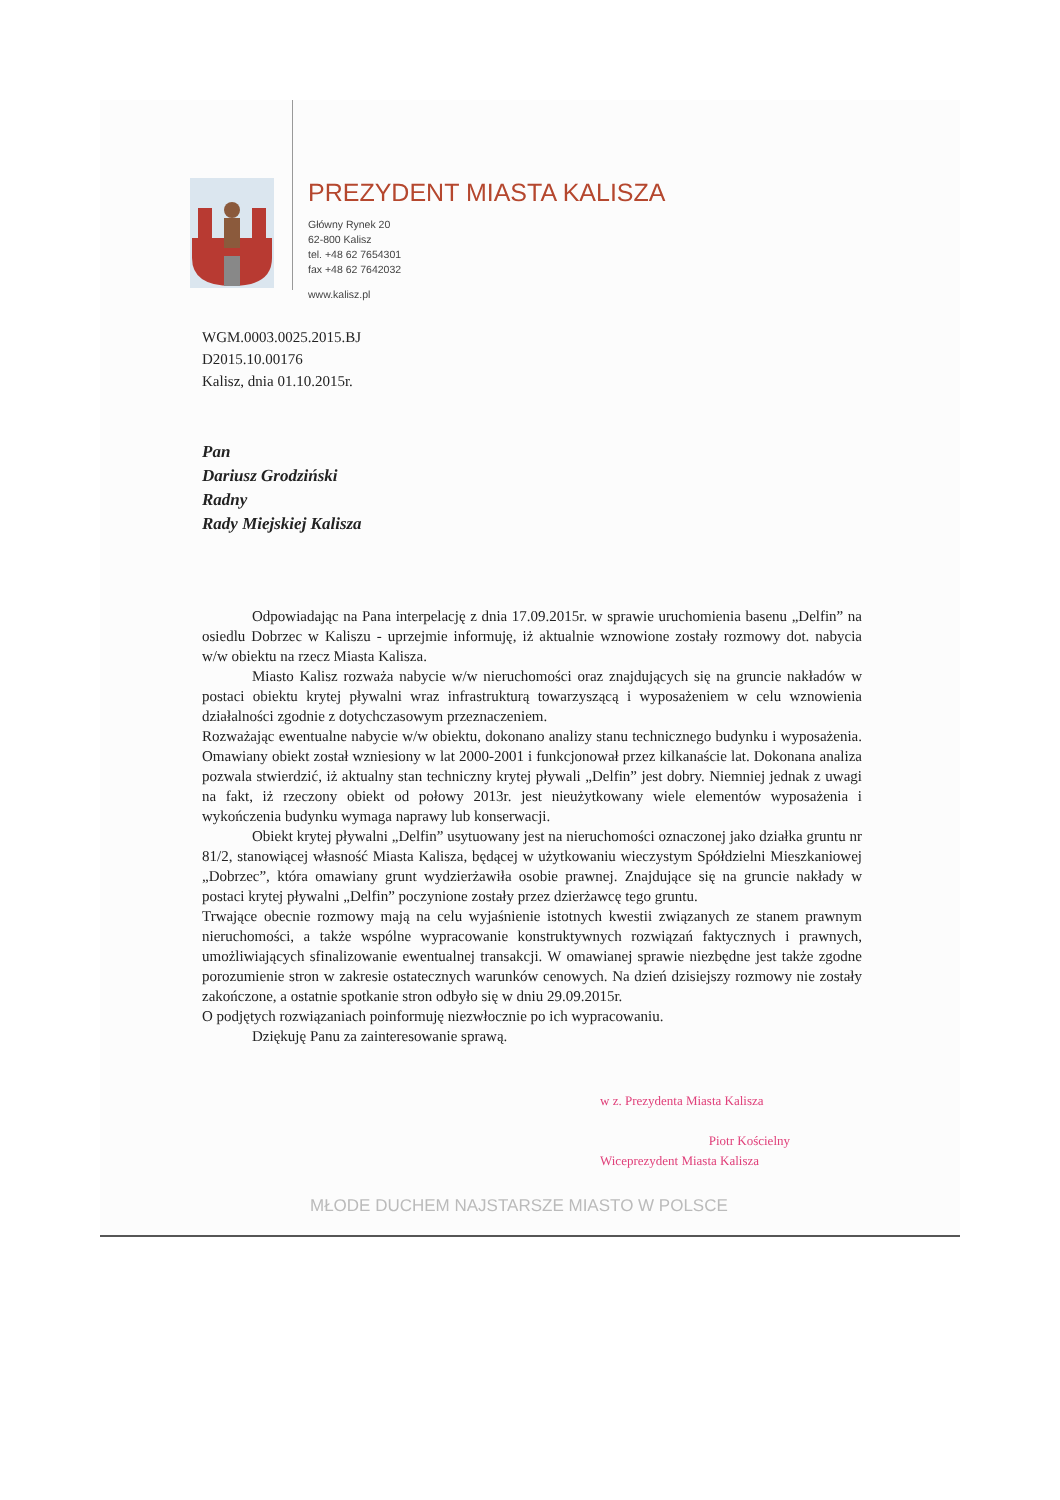PREZYDENT MIASTA KALISZA
Główny Rynek 20
62-800 Kalisz
tel. +48 62 7654301
fax +48 62 7642032
www.kalisz.pl
WGM.0003.0025.2015.BJ
D2015.10.00176
Kalisz, dnia 01.10.2015r.
Pan
Dariusz Grodziński
Radny
Rady Miejskiej Kalisza
Odpowiadając na Pana interpelację z dnia 17.09.2015r. w sprawie uruchomienia basenu „Delfin” na osiedlu Dobrzec w Kaliszu - uprzejmie informuję, iż aktualnie wznowione zostały rozmowy dot. nabycia w/w obiektu na rzecz Miasta Kalisza.
Miasto Kalisz rozważa nabycie w/w nieruchomości oraz znajdujących się na gruncie nakładów w postaci obiektu krytej pływalni wraz infrastrukturą towarzyszącą i wyposażeniem w celu wznowienia działalności zgodnie z dotychczasowym przeznaczeniem.
Rozważając ewentualne nabycie w/w obiektu, dokonano analizy stanu technicznego budynku i wyposażenia. Omawiany obiekt został wzniesiony w lat 2000-2001 i funkcjonował przez kilkanaście lat. Dokonana analiza pozwala stwierdzić, iż aktualny stan techniczny krytej pływali „Delfin” jest dobry. Niemniej jednak z uwagi na fakt, iż rzeczony obiekt od połowy 2013r. jest nieużytkowany wiele elementów wyposażenia i wykończenia budynku wymaga naprawy lub konserwacji.
Obiekt krytej pływalni „Delfin” usytuowany jest na nieruchomości oznaczonej jako działka gruntu nr 81/2, stanowiącej własność Miasta Kalisza, będącej w użytkowaniu wieczystym Spółdzielni Mieszkaniowej „Dobrzec”, która omawiany grunt wydzierżawiła osobie prawnej. Znajdujące się na gruncie nakłady w postaci krytej pływalni „Delfin” poczynione zostały przez dzierżawcę tego gruntu.
Trwające obecnie rozmowy mają na celu wyjaśnienie istotnych kwestii związanych ze stanem prawnym nieruchomości, a także wspólne wypracowanie konstruktywnych rozwiązań faktycznych i prawnych, umożliwiających sfinalizowanie ewentualnej transakcji. W omawianej sprawie niezbędne jest także zgodne porozumienie stron w zakresie ostatecznych warunków cenowych. Na dzień dzisiejszy rozmowy nie zostały zakończone, a ostatnie spotkanie stron odbyło się w dniu 29.09.2015r.
O podjętych rozwiązaniach poinformuję niezwłocznie po ich wypracowaniu.
Dziękuję Panu za zainteresowanie sprawą.
w z. Prezydenta Miasta Kalisza
Piotr Kościelny
Wiceprezydent Miasta Kalisza
MŁODE DUCHEM NAJSTARSZE MIASTO W POLSCE